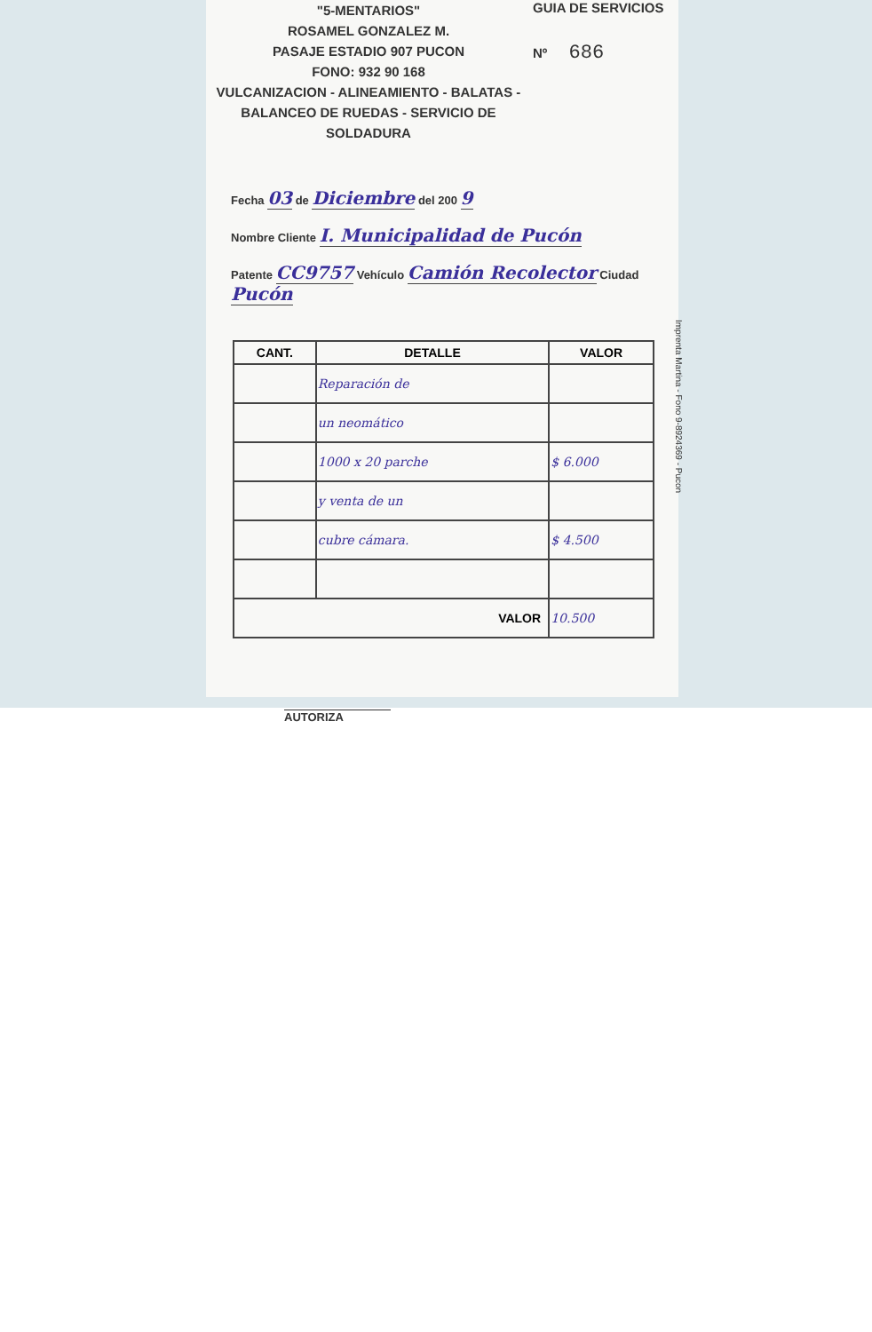"5-MENTARIOS"
ROSAMEL GONZALEZ M.
PASAJE ESTADIO 907 PUCON
FONO: 932 90 168
VULCANIZACION - ALINEAMIENTO - BALATAS -
BALANCEO DE RUEDAS - SERVICIO DE SOLDADURA
GUIA DE SERVICIOS
Nº 686
Fecha 03 de Diciembre del 200 9
Nombre Cliente I. Municipalidad de Pucón
Patente CC9757 Vehículo Camión Recolector Ciudad Pucón
| CANT. | DETALLE | VALOR |
| --- | --- | --- |
| | Reparación de | |
| | un neomático | |
| | 1000 x 20 parche | $ 6.000 |
| | y venta de un | |
| | cubre cámara. | $ 4.500 |
| VALOR | | 10.500 |
Imprenta Martina - Fono 9-8924369 - Pucon
AUTORIZA